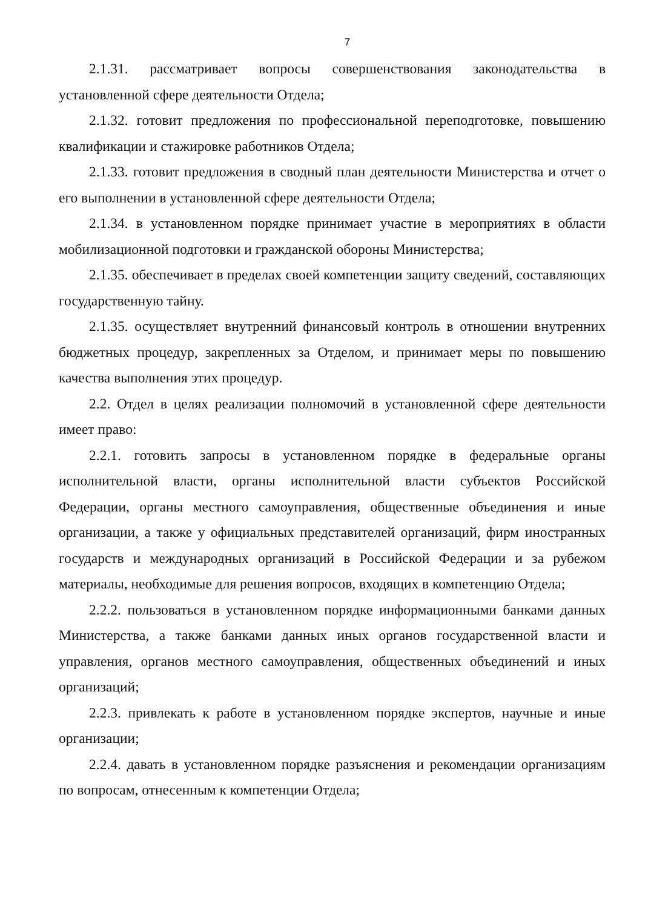7
2.1.31. рассматривает вопросы совершенствования законодательства в установленной сфере деятельности Отдела;
2.1.32. готовит предложения по профессиональной переподготовке, повышению квалификации и стажировке работников Отдела;
2.1.33. готовит предложения в сводный план деятельности Министерства и отчет о его выполнении в установленной сфере деятельности Отдела;
2.1.34. в установленном порядке принимает участие в мероприятиях в области мобилизационной подготовки и гражданской обороны Министерства;
2.1.35. обеспечивает в пределах своей компетенции защиту сведений, составляющих государственную тайну.
2.1.35. осуществляет внутренний финансовый контроль в отношении внутренних бюджетных процедур, закрепленных за Отделом, и принимает меры по повышению качества выполнения этих процедур.
2.2. Отдел в целях реализации полномочий в установленной сфере деятельности имеет право:
2.2.1. готовить запросы в установленном порядке в федеральные органы исполнительной власти, органы исполнительной власти субъектов Российской Федерации, органы местного самоуправления, общественные объединения и иные организации, а также у официальных представителей организаций, фирм иностранных государств и международных организаций в Российской Федерации и за рубежом материалы, необходимые для решения вопросов, входящих в компетенцию Отдела;
2.2.2. пользоваться в установленном порядке информационными банками данных Министерства, а также банками данных иных органов государственной власти и управления, органов местного самоуправления, общественных объединений и иных организаций;
2.2.3. привлекать к работе в установленном порядке экспертов, научные и иные организации;
2.2.4. давать в установленном порядке разъяснения и рекомендации организациям по вопросам, отнесенным к компетенции Отдела;